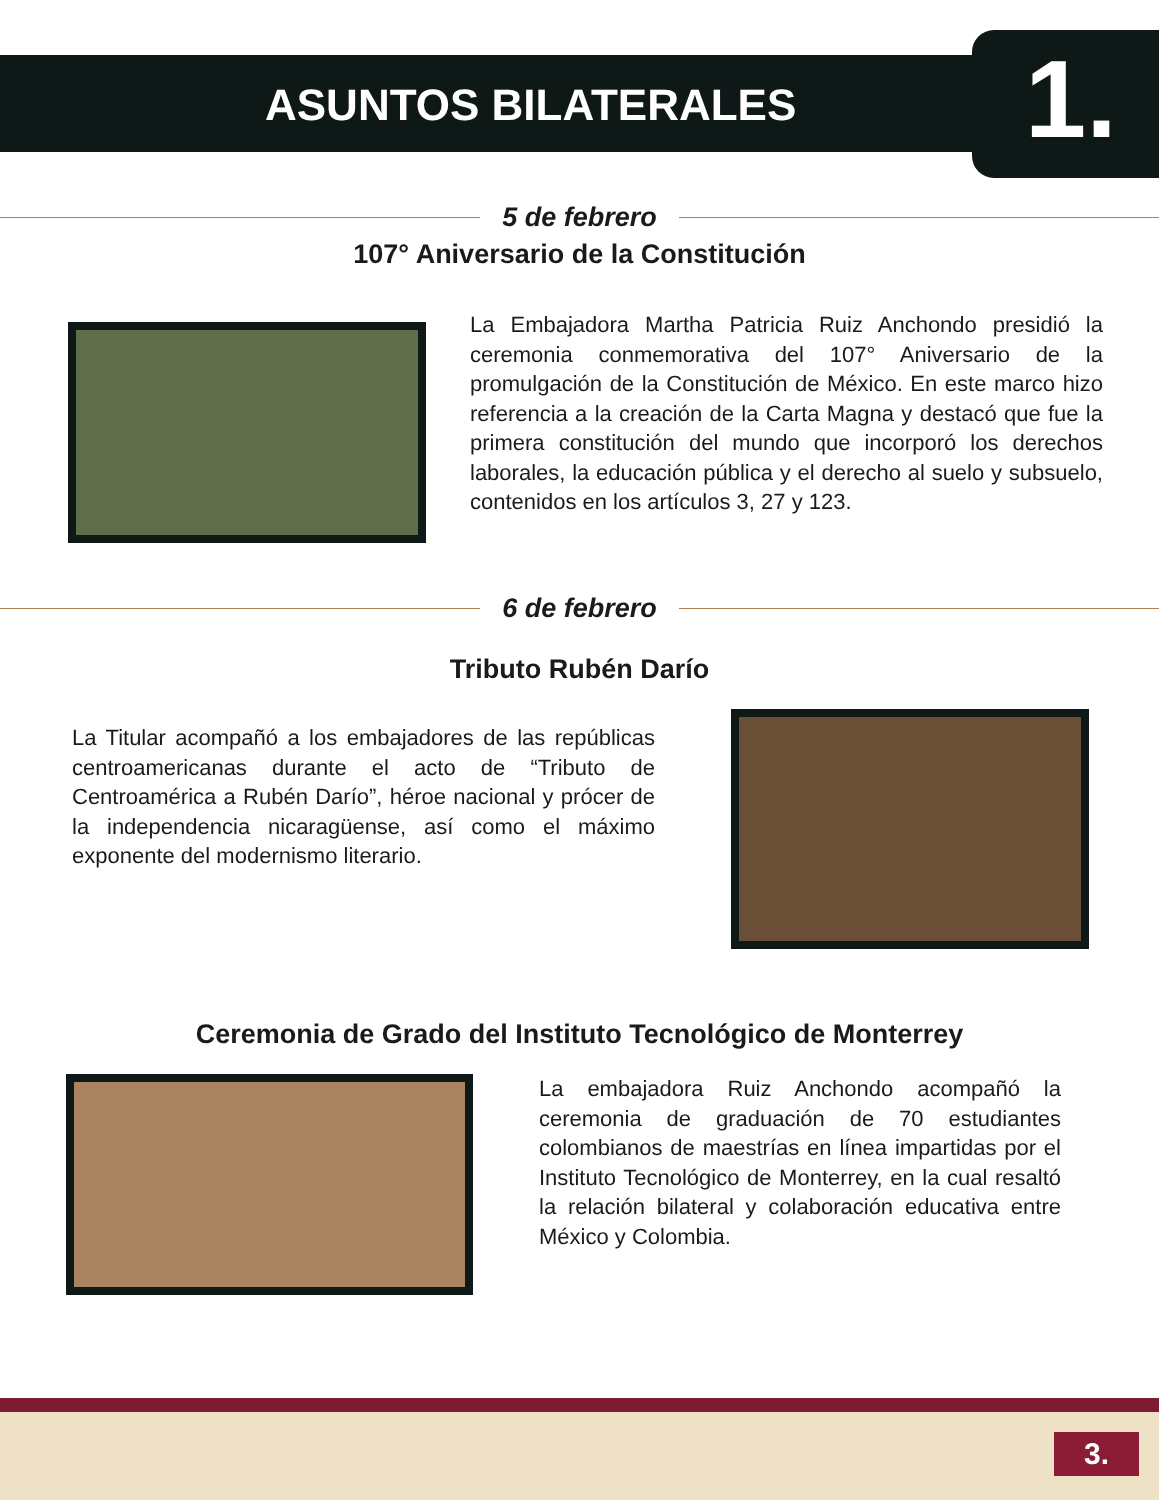ASUNTOS BILATERALES 1.
5 de febrero
107° Aniversario de la Constitución
La Embajadora Martha Patricia Ruiz Anchondo presidió la ceremonia conmemorativa del 107° Aniversario de la promulgación de la Constitución de México. En este marco hizo referencia a la creación de la Carta Magna y destacó que fue la primera constitución del mundo que incorporó los derechos laborales, la educación pública y el derecho al suelo y subsuelo, contenidos en los artículos 3, 27 y 123.
6 de febrero
Tributo Rubén Darío
La Titular acompañó a los embajadores de las repúblicas centroamericanas durante el acto de “Tributo de Centroamérica a Rubén Darío”, héroe nacional y prócer de la independencia nicaragüense, así como el máximo exponente del modernismo literario.
Ceremonia de Grado del Instituto Tecnológico de Monterrey
La embajadora Ruiz Anchondo acompañó la ceremonia de graduación de 70 estudiantes colombianos de maestrías en línea impartidas por el Instituto Tecnológico de Monterrey, en la cual resaltó la relación bilateral y colaboración educativa entre México y Colombia.
3.